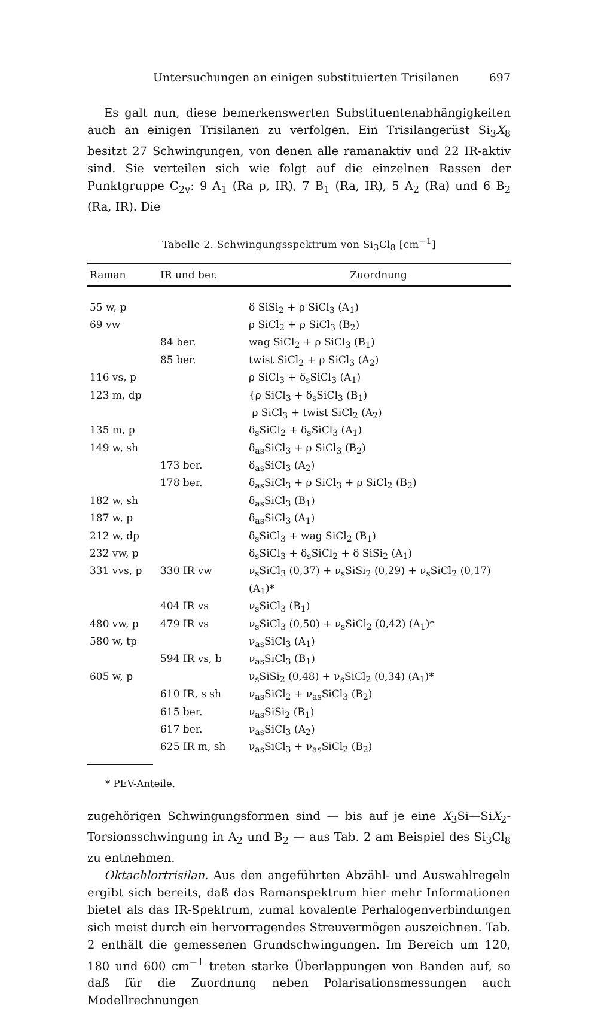Untersuchungen an einigen substituierten Trisilanen 697
Es galt nun, diese bemerkenswerten Substituentenabhängigkeiten auch an einigen Trisilanen zu verfolgen. Ein Trisilangerüst Si<sub>3</sub>X<sub>8</sub> besitzt 27 Schwingungen, von denen alle ramanaktiv und 22 IR-aktiv sind. Sie verteilen sich wie folgt auf die einzelnen Rassen der Punktgruppe C<sub>2v</sub>: 9 A<sub>1</sub> (Ra p, IR), 7 B<sub>1</sub> (Ra, IR), 5 A<sub>2</sub> (Ra) und 6 B<sub>2</sub> (Ra, IR). Die
Tabelle 2. Schwingungsspektrum von Si<sub>3</sub>Cl<sub>8</sub> [cm<sup>−1</sup>]
| Raman | IR und ber. | Zuordnung |
| --- | --- | --- |
| 55 w, p | | δ SiSi<sub>2</sub> + ρ SiCl<sub>3</sub> (A<sub>1</sub>) |
| 69 vw | | ρ SiCl<sub>2</sub> + ρ SiCl<sub>3</sub> (B<sub>2</sub>) |
| | 84 ber. | wag SiCl<sub>2</sub> + ρ SiCl<sub>3</sub> (B<sub>1</sub>) |
| | 85 ber. | twist SiCl<sub>2</sub> + ρ SiCl<sub>3</sub> (A<sub>2</sub>) |
| 116 vs, p | | ρ SiCl<sub>3</sub> + δ<sub>s</sub>SiCl<sub>3</sub> (A<sub>1</sub>) |
| 123 m, dp | | {ρ SiCl<sub>3</sub> + δ<sub>s</sub>SiCl<sub>3</sub> (B<sub>1</sub>) ρ SiCl<sub>3</sub> + twist SiCl<sub>2</sub> (A<sub>2</sub>) |
| 135 m, p | | δ<sub>s</sub>SiCl<sub>2</sub> + δ<sub>s</sub>SiCl<sub>3</sub> (A<sub>1</sub>) |
| 149 w, sh | | δ<sub>as</sub>SiCl<sub>3</sub> + ρ SiCl<sub>3</sub> (B<sub>2</sub>) |
| | 173 ber. | δ<sub>as</sub>SiCl<sub>3</sub> (A<sub>2</sub>) |
| | 178 ber. | δ<sub>as</sub>SiCl<sub>3</sub> + ρ SiCl<sub>3</sub> + ρ SiCl<sub>2</sub> (B<sub>2</sub>) |
| 182 w, sh | | δ<sub>as</sub>SiCl<sub>3</sub> (B<sub>1</sub>) |
| 187 w, p | | δ<sub>as</sub>SiCl<sub>3</sub> (A<sub>1</sub>) |
| 212 w, dp | | δ<sub>s</sub>SiCl<sub>3</sub> + wag SiCl<sub>2</sub> (B<sub>1</sub>) |
| 232 vw, p | | δ<sub>s</sub>SiCl<sub>3</sub> + δ<sub>s</sub>SiCl<sub>2</sub> + δ SiSi<sub>2</sub> (A<sub>1</sub>) |
| 331 vvs, p | 330 IR vw | ν<sub>s</sub>SiCl<sub>3</sub> (0,37) + ν<sub>s</sub>SiSi<sub>2</sub> (0,29) + ν<sub>s</sub>SiCl<sub>2</sub> (0,17) (A<sub>1</sub>)* |
| | 404 IR vs | ν<sub>s</sub>SiCl<sub>3</sub> (B<sub>1</sub>) |
| 480 vw, p | 479 IR vs | ν<sub>s</sub>SiCl<sub>3</sub> (0,50) + ν<sub>s</sub>SiCl<sub>2</sub> (0,42) (A<sub>1</sub>)* |
| 580 w, tp | | ν<sub>as</sub>SiCl<sub>3</sub> (A<sub>1</sub>) |
| | 594 IR vs, b | ν<sub>as</sub>SiCl<sub>3</sub> (B<sub>1</sub>) |
| 605 w, p | | ν<sub>s</sub>SiSi<sub>2</sub> (0,48) + ν<sub>s</sub>SiCl<sub>2</sub> (0,34) (A<sub>1</sub>)* |
| | 610 IR, s sh | ν<sub>as</sub>SiCl<sub>2</sub> + ν<sub>as</sub>SiCl<sub>3</sub> (B<sub>2</sub>) |
| | 615 ber. | ν<sub>as</sub>SiSi<sub>2</sub> (B<sub>1</sub>) |
| | 617 ber. | ν<sub>as</sub>SiCl<sub>3</sub> (A<sub>2</sub>) |
| | 625 IR m, sh | ν<sub>as</sub>SiCl<sub>3</sub> + ν<sub>as</sub>SiCl<sub>2</sub> (B<sub>2</sub>) |
* PEV-Anteile.
zugehörigen Schwingungsformen sind — bis auf je eine X<sub>3</sub>Si—SiX<sub>2</sub>-Torsionsschwingung in A<sub>2</sub> und B<sub>2</sub> — aus Tab. 2 am Beispiel des Si<sub>3</sub>Cl<sub>8</sub> zu entnehmen.
Oktachlortrisilan. Aus den angeführten Abzähl- und Auswahlregeln ergibt sich bereits, daß das Ramanspektrum hier mehr Informationen bietet als das IR-Spektrum, zumal kovalente Perhalogenverbindungen sich meist durch ein hervorragendes Streuvermögen auszeichnen. Tab. 2 enthält die gemessenen Grundschwingungen. Im Bereich um 120, 180 und 600 cm<sup>−1</sup> treten starke Überlappungen von Banden auf, so daß für die Zuordnung neben Polarisationsmessungen auch Modellrechnungen